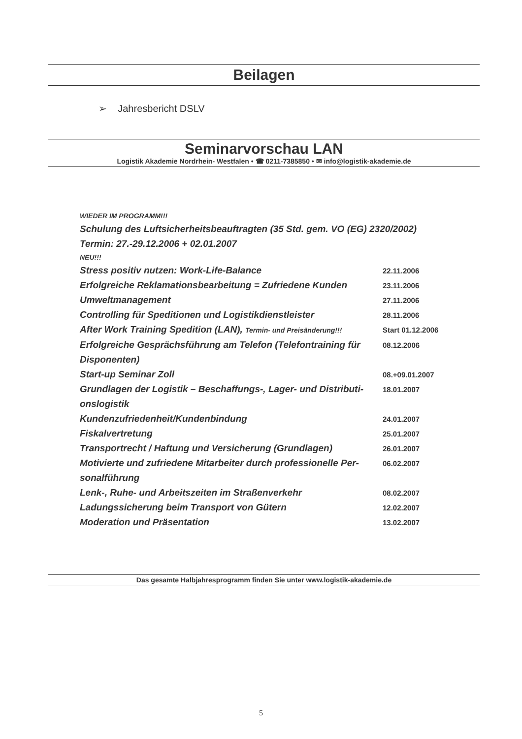Beilagen
➢ Jahresbericht DSLV
Seminarvorschau LAN
Logistik Akademie Nordrhein- Westfalen • ☎ 0211-7385850 • ✉ info@logistik-akademie.de
WIEDER IM PROGRAMM!!!
Schulung des Luftsicherheitsbeauftragten (35 Std. gem. VO (EG) 2320/2002)
Termin: 27.-29.12.2006 + 02.01.2007
NEU!!!
| Stress positiv nutzen: Work-Life-Balance | 22.11.2006 |
| Erfolgreiche Reklamationsbearbeitung = Zufriedene Kunden | 23.11.2006 |
| Umweltmanagement | 27.11.2006 |
| Controlling für Speditionen und Logistikdienstleister | 28.11.2006 |
| After Work Training Spedition (LAN), Termin- und Preisänderung!!! | Start 01.12.2006 |
| Erfolgreiche Gesprächsführung am Telefon (Telefontraining für Disponenten) | 08.12.2006 |
| Start-up Seminar Zoll | 08.+09.01.2007 |
| Grundlagen der Logistik – Beschaffungs-, Lager- und Distributi-onslogistik | 18.01.2007 |
| Kundenzufriedenheit/Kundenbindung | 24.01.2007 |
| Fiskalvertretung | 25.01.2007 |
| Transportrecht / Haftung und Versicherung (Grundlagen) | 26.01.2007 |
| Motivierte und zufriedene Mitarbeiter durch professionelle Per-sonalführung | 06.02.2007 |
| Lenk-, Ruhe- und Arbeitszeiten im Straßenverkehr | 08.02.2007 |
| Ladungssicherung beim Transport von Gütern | 12.02.2007 |
| Moderation und Präsentation | 13.02.2007 |
Das gesamte Halbjahresprogramm finden Sie unter www.logistik-akademie.de
5